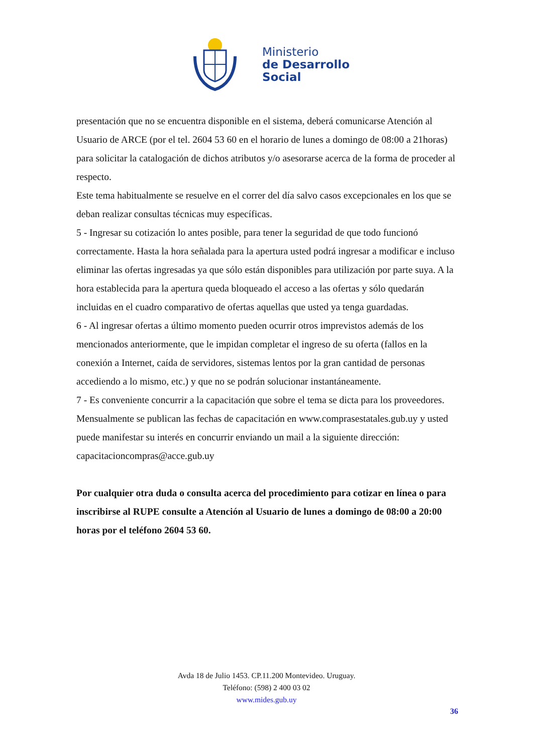Ministerio
de Desarrollo
Social
presentación que no se encuentra disponible en el sistema, deberá comunicarse Atención al Usuario de ARCE (por el tel. 2604 53 60 en el horario de lunes a domingo de 08:00 a 21horas) para solicitar la catalogación de dichos atributos y/o asesorarse acerca de la forma de proceder al respecto.
Este tema habitualmente se resuelve en el correr del día salvo casos excepcionales en los que se deban realizar consultas técnicas muy específicas.
5 - Ingresar su cotización lo antes posible, para tener la seguridad de que todo funcionó correctamente. Hasta la hora señalada para la apertura usted podrá ingresar a modificar e incluso eliminar las ofertas ingresadas ya que sólo están disponibles para utilización por parte suya. A la hora establecida para la apertura queda bloqueado el acceso a las ofertas y sólo quedarán incluidas en el cuadro comparativo de ofertas aquellas que usted ya tenga guardadas.
6 - Al ingresar ofertas a último momento pueden ocurrir otros imprevistos además de los mencionados anteriormente, que le impidan completar el ingreso de su oferta (fallos en la conexión a Internet, caída de servidores, sistemas lentos por la gran cantidad de personas accediendo a lo mismo, etc.) y que no se podrán solucionar instantáneamente.
7 - Es conveniente concurrir a la capacitación que sobre el tema se dicta para los proveedores.
Mensualmente se publican las fechas de capacitación en www.comprasestatales.gub.uy y usted puede manifestar su interés en concurrir enviando un mail a la siguiente dirección: capacitacioncompras@acce.gub.uy
Por cualquier otra duda o consulta acerca del procedimiento para cotizar en línea o para inscribirse al RUPE consulte a Atención al Usuario de lunes a domingo de 08:00 a 20:00 horas por el teléfono 2604 53 60.
Avda 18 de Julio 1453. CP.11.200 Montevideo. Uruguay.
Teléfono: (598) 2 400 03 02
www.mides.gub.uy
36